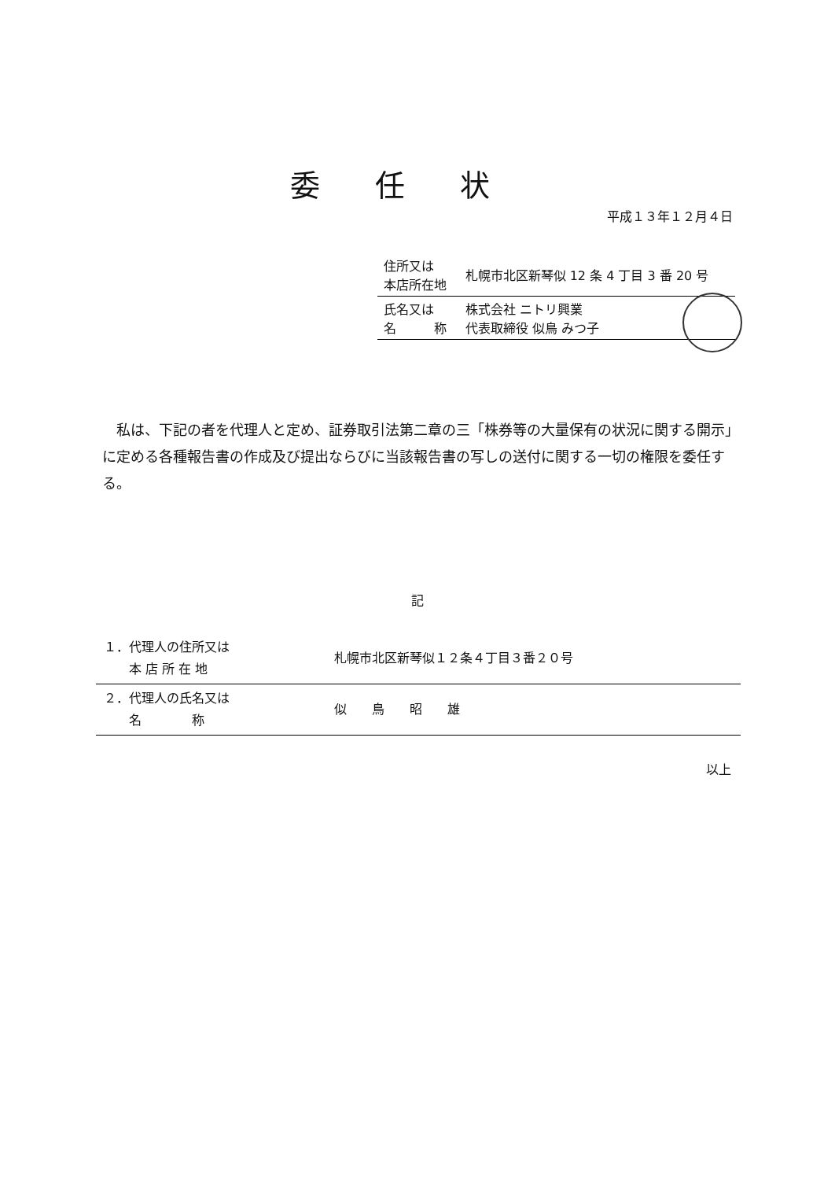委任状
平成１３年１２月４日
| 住所又は 本店所在地 | 札幌市北区新琴似 12 条 4 丁目 3 番 20 号 |
| 氏名又は 名 称 | 株式会社 ニトリ興業 代表取締役 似鳥 みつ子 |
私は、下記の者を代理人と定め、証券取引法第二章の三「株券等の大量保有の状況に関する開示」に定める各種報告書の作成及び提出ならびに当該報告書の写しの送付に関する一切の権限を委任する。
記
| １．代理人の住所又は 本 店 所 在 地 | 札幌市北区新琴似１２条４丁目３番２０号 |
| ２．代理人の氏名又は 名 称 | 似 鳥 昭 雄 |
以上